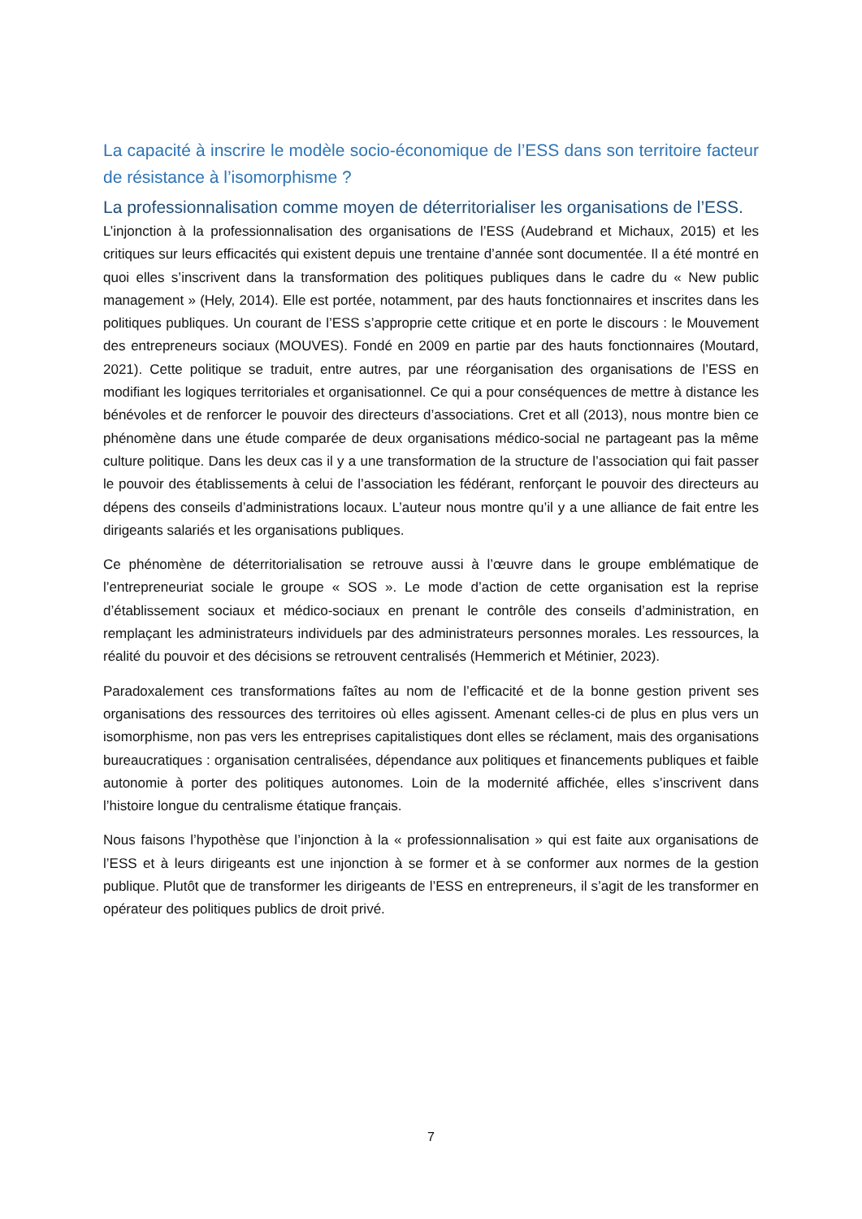La capacité à inscrire le modèle socio-économique de l’ESS dans son territoire facteur de résistance à l’isomorphisme ?
La professionnalisation comme moyen de déterritorialiser les organisations de l’ESS.
L’injonction à la professionnalisation des organisations de l’ESS (Audebrand et Michaux, 2015) et les critiques sur leurs efficacités qui existent depuis une trentaine d’année sont documentée. Il a été montré en quoi elles s’inscrivent dans la transformation des politiques publiques dans le cadre du « New public management » (Hely, 2014). Elle est portée, notamment, par des hauts fonctionnaires et inscrites dans les politiques publiques. Un courant de l’ESS s’approprie cette critique et en porte le discours : le Mouvement des entrepreneurs sociaux (MOUVES). Fondé en 2009 en partie par des hauts fonctionnaires (Moutard, 2021). Cette politique se traduit, entre autres, par une réorganisation des organisations de l’ESS en modifiant les logiques territoriales et organisationnel. Ce qui a pour conséquences de mettre à distance les bénévoles et de renforcer le pouvoir des directeurs d’associations. Cret et all (2013), nous montre bien ce phénomène dans une étude comparée de deux organisations médico-social ne partageant pas la même culture politique. Dans les deux cas il y a une transformation de la structure de l’association qui fait passer le pouvoir des établissements à celui de l’association les fédérant, renforçant le pouvoir des directeurs au dépens des conseils d’administrations locaux. L’auteur nous montre qu’il y a une alliance de fait entre les dirigeants salariés et les organisations publiques.
Ce phénomène de déterritorialisation se retrouve aussi à l’œuvre dans le groupe emblématique de l’entrepreneuriat sociale le groupe « SOS ». Le mode d’action de cette organisation est la reprise d’établissement sociaux et médico-sociaux en prenant le contrôle des conseils d’administration, en remplaçant les administrateurs individuels par des administrateurs personnes morales. Les ressources, la réalité du pouvoir et des décisions se retrouvent centralisés (Hemmerich et Métinier, 2023).
Paradoxalement ces transformations faîtes au nom de l’efficacité et de la bonne gestion privent ses organisations des ressources des territoires où elles agissent. Amenant celles-ci de plus en plus vers un isomorphisme, non pas vers les entreprises capitalistiques dont elles se réclament, mais des organisations bureaucratiques : organisation centralisées, dépendance aux politiques et financements publiques et faible autonomie à porter des politiques autonomes. Loin de la modernité affichée, elles s’inscrivent dans l’histoire longue du centralisme étatique français.
Nous faisons l’hypothèse que l’injonction à la « professionnalisation » qui est faite aux organisations de l’ESS et à leurs dirigeants est une injonction à se former et à se conformer aux normes de la gestion publique. Plutôt que de transformer les dirigeants de l’ESS en entrepreneurs, il s’agit de les transformer en opérateur des politiques publics de droit privé.
7